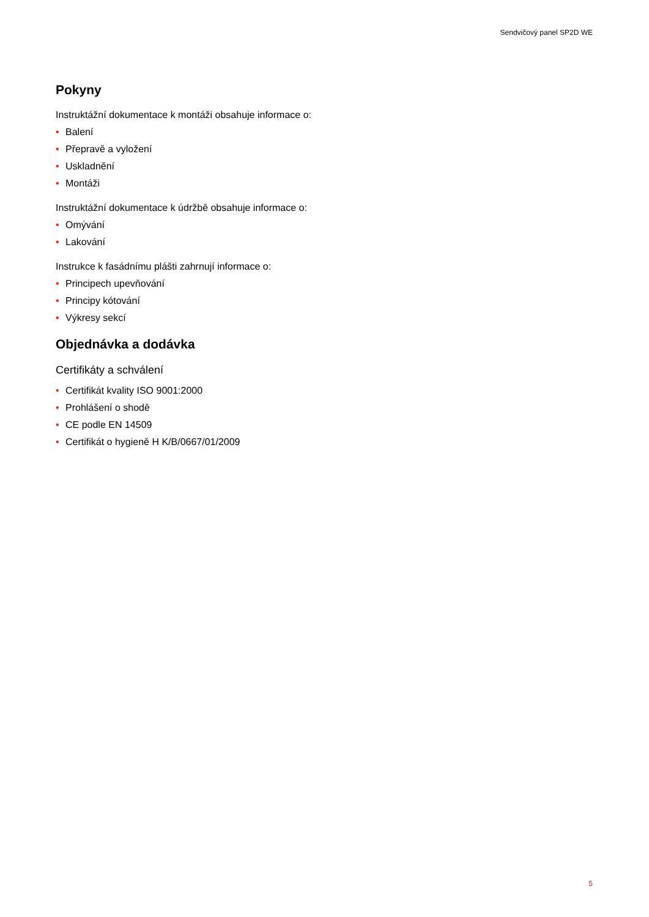Sendvičový panel SP2D WE
Pokyny
Instruktážní dokumentace k montáži obsahuje informace o:
• Balení
• Přepravě a vyložení
• Uskladnění
• Montáži
Instruktážní dokumentace k údržbě obsahuje informace o:
• Omývání
• Lakování
Instrukce k fasádnímu plášti zahrnují informace o:
• Principech upevňování
• Principy kótování
• Výkresy sekcí
Objednávka a dodávka
Certifikáty a schválení
• Certifikát kvality ISO 9001:2000
• Prohlášení o shodě
• CE podle EN 14509
• Certifikát o hygieně H K/B/0667/01/2009
5